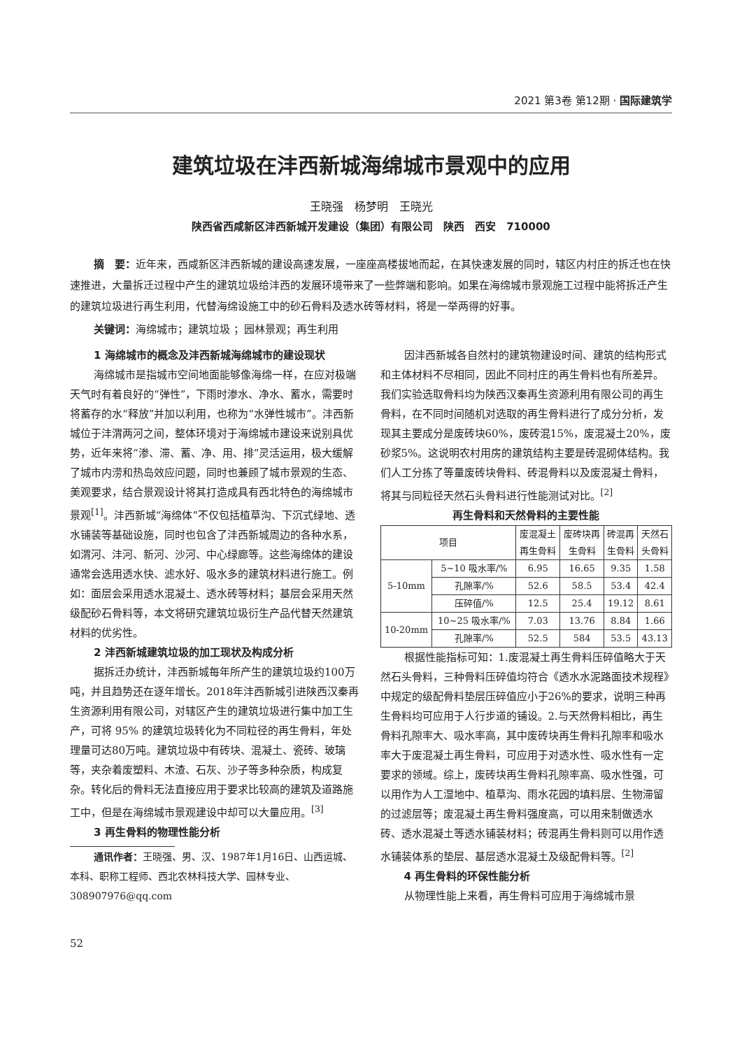2021 第3卷 第12期 · 国际建筑学
建筑垃圾在沣西新城海绵城市景观中的应用
王晓强　杨梦明　王晓光
陕西省西咸新区沣西新城开发建设（集团）有限公司　陕西　西安　710000
摘　要：近年来，西咸新区沣西新城的建设高速发展，一座座高楼拔地而起，在其快速发展的同时，辖区内村庄的拆迁也在快速推进，大量拆迁过程中产生的建筑垃圾给沣西的发展环境带来了一些弊端和影响。如果在海绵城市景观施工过程中能将拆迁产生的建筑垃圾进行再生利用，代替海绵设施工中的砂石骨料及透水砖等材料，将是一举两得的好事。
关键词：海绵城市；建筑垃圾 ；园林景观；再生利用
1 海绵城市的概念及沣西新城海绵城市的建设现状
海绵城市是指城市空间地面能够像海绵一样，在应对极端天气时有着良好的“弹性”，下雨时渗水、净水、蓄水，需要时将蓄存的水“释放”并加以利用，也称为“水弹性城市”。沣西新城位于沣渭两河之间，整体环境对于海绵城市建设来说别具优势，近年来将“渗、滞、蓄、净、用、排”灵活运用，极大缓解了城市内涝和热岛效应问题，同时也兼顾了城市景观的生态、美观要求，结合景观设计将其打造成具有西北特色的海绵城市景观<sup>[1]</sup>。沣西新城“海绵体”不仅包括植草沟、下沉式绿地、透水铺装等基础设施，同时也包含了沣西新城周边的各种水系，如渭河、沣河、新河、沙河、中心绿廊等。这些海绵体的建设通常会选用透水快、滤水好、吸水多的建筑材料进行施工。例如：面层会采用透水混凝土、透水砖等材料；基层会采用天然级配砂石骨料等，本文将研究建筑垃圾衍生产品代替天然建筑材料的优劣性。
2 沣西新城建筑垃圾的加工现状及构成分析
据拆迁办统计，沣西新城每年所产生的建筑垃圾约100万吨，并且趋势还在逐年增长。2018年沣西新城引进陕西汉秦再生资源利用有限公司，对辖区产生的建筑垃圾进行集中加工生产，可将 95% 的建筑垃圾转化为不同粒径的再生骨料，年处理量可达80万吨。建筑垃圾中有砖块、混凝土、瓷砖、玻璃等，夹杂着废塑料、木渣、石灰、沙子等多种杂质，构成复杂。转化后的骨料无法直接应用于要求比较高的建筑及道路施工中，但是在海绵城市景观建设中却可以大量应用。<sup>[3]</sup>
3 再生骨料的物理性能分析
通讯作者：王晓强、男、汉、1987年1月16日、山西运城、本科、职称工程师、西北农林科技大学、园林专业、308907976@qq.com
52
因沣西新城各自然村的建筑物建设时间、建筑的结构形式和主体材料不尽相同，因此不同村庄的再生骨料也有所差异。我们实验选取骨料均为陕西汉秦再生资源利用有限公司的再生骨料，在不同时间随机对选取的再生骨料进行了成分分析，发现其主要成分是废砖块60%，废砖混15%，废混凝土20%，废砂浆5%。这说明农村用房的建筑结构主要是砖混砌体结构。我们人工分拣了等量废砖块骨料、砖混骨料以及废混凝土骨料，将其与同粒径天然石头骨料进行性能测试对比。<sup>[2]</sup>
再生骨料和天然骨料的主要性能
| 项目 | | 废混凝土 再生骨料 | 废砖块再 生骨料 | 砖混再 生骨料 | 天然石 头骨料 |
| --- | --- | --- | --- | --- | --- |
| 5-10mm | 5~10 吸水率/% | 6.95 | 16.65 | 9.35 | 1.58 |
| | 孔隙率/% | 52.6 | 58.5 | 53.4 | 42.4 |
| | 压碎值/% | 12.5 | 25.4 | 19.12 | 8.61 |
| 10-20mm | 10~25 吸水率/% | 7.03 | 13.76 | 8.84 | 1.66 |
| | 孔隙率/% | 52.5 | 584 | 53.5 | 43.13 |
根据性能指标可知：1.废混凝土再生骨料压碎值略大于天然石头骨料，三种骨料压碎值均符合《透水水泥路面技术规程》中规定的级配骨料垫层压碎值应小于26%的要求，说明三种再生骨料均可应用于人行步道的铺设。2.与天然骨料相比，再生骨料孔隙率大、吸水率高，其中废砖块再生骨料孔隙率和吸水率大于废混凝土再生骨料，可应用于对透水性、吸水性有一定要求的领域。综上，废砖块再生骨料孔隙率高、吸水性强，可以用作为人工湿地中、植草沟、雨水花园的填料层、生物滞留的过滤层等；废混凝土再生骨料强度高，可以用来制做透水砖、透水混凝土等透水铺装材料；砖混再生骨料则可以用作透水铺装体系的垫层、基层透水混凝土及级配骨料等。<sup>[2]</sup>
4 再生骨料的环保性能分析
从物理性能上来看，再生骨料可应用于海绵城市景